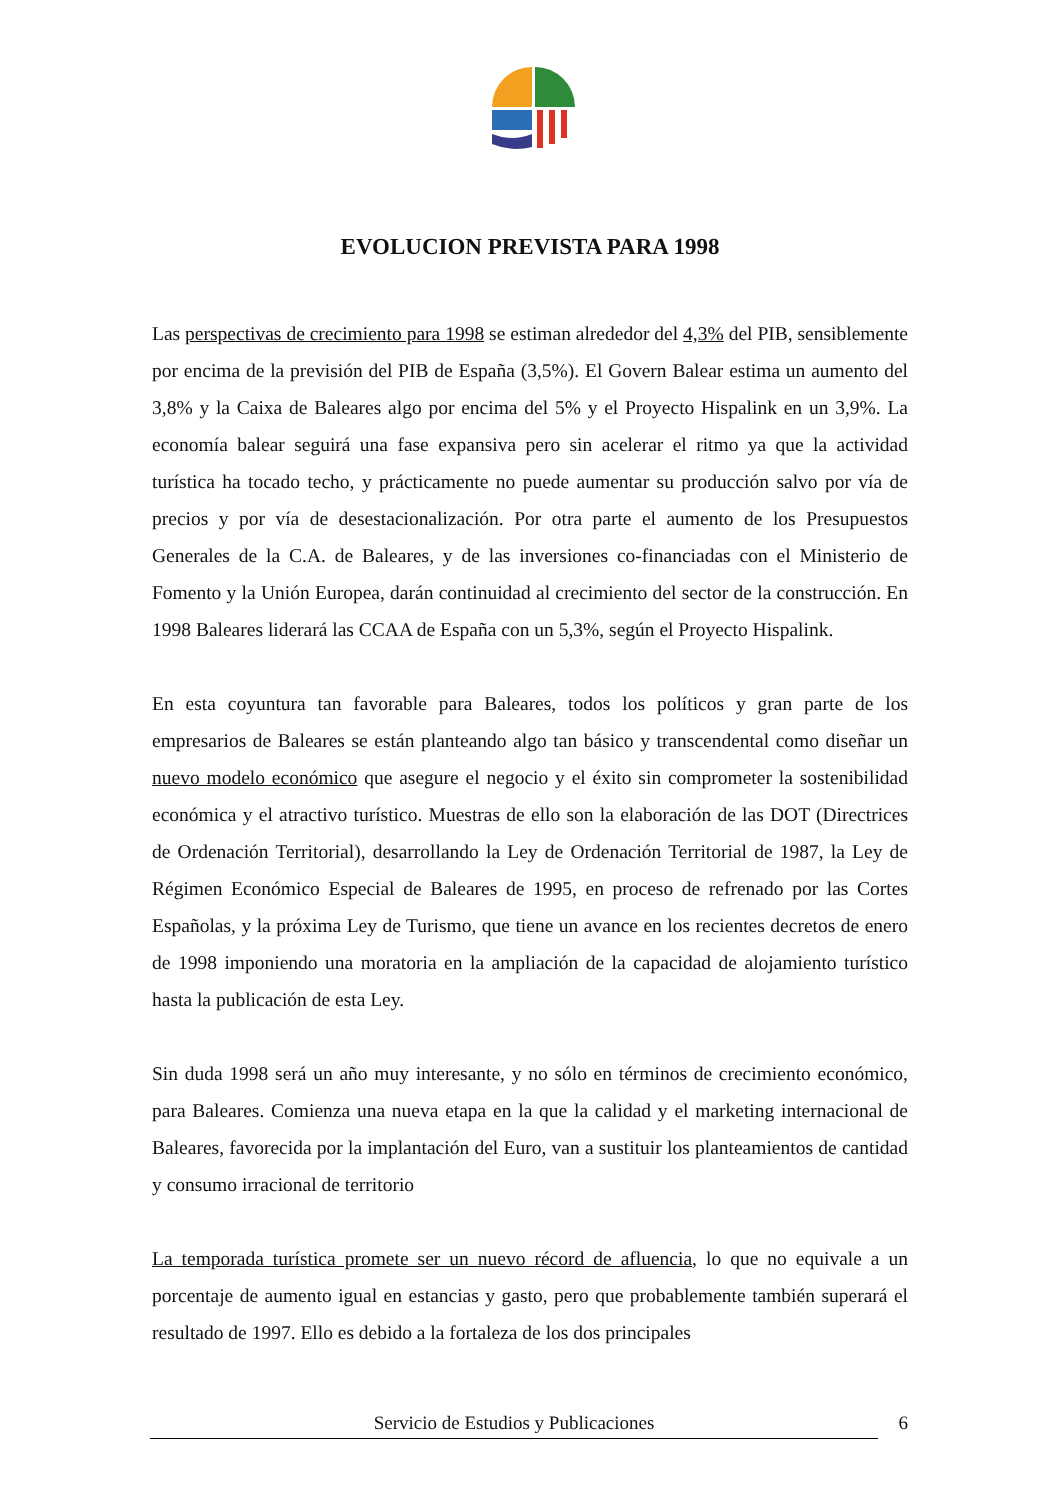EVOLUCION PREVISTA PARA 1998
Las perspectivas de crecimiento para 1998 se estiman alrededor del 4,3% del PIB, sensiblemente por encima de la previsión del PIB de España (3,5%). El Govern Balear estima un aumento del 3,8% y la Caixa de Baleares algo por encima del 5% y el Proyecto Hispalink en un 3,9%. La economía balear seguirá una fase expansiva pero sin acelerar el ritmo ya que la actividad turística ha tocado techo, y prácticamente no puede aumentar su producción salvo por vía de precios y por vía de desestacionalización. Por otra parte el aumento de los Presupuestos Generales de la C.A. de Baleares, y de las inversiones co-financiadas con el Ministerio de Fomento y la Unión Europea, darán continuidad al crecimiento del sector de la construcción. En 1998 Baleares liderará las CCAA de España con un 5,3%, según el Proyecto Hispalink.
En esta coyuntura tan favorable para Baleares, todos los políticos y gran parte de los empresarios de Baleares se están planteando algo tan básico y transcendental como diseñar un nuevo modelo económico que asegure el negocio y el éxito sin comprometer la sostenibilidad económica y el atractivo turístico. Muestras de ello son la elaboración de las DOT (Directrices de Ordenación Territorial), desarrollando la Ley de Ordenación Territorial de 1987, la Ley de Régimen Económico Especial de Baleares de 1995, en proceso de refrenado por las Cortes Españolas, y la próxima Ley de Turismo, que tiene un avance en los recientes decretos de enero de 1998 imponiendo una moratoria en la ampliación de la capacidad de alojamiento turístico hasta la publicación de esta Ley.
Sin duda 1998 será un año muy interesante, y no sólo en términos de crecimiento económico, para Baleares. Comienza una nueva etapa en la que la calidad y el marketing internacional de Baleares, favorecida por la implantación del Euro, van a sustituir los planteamientos de cantidad y consumo irracional de territorio
La temporada turística promete ser un nuevo récord de afluencia, lo que no equivale a un porcentaje de aumento igual en estancias y gasto, pero que probablemente también superará el resultado de 1997. Ello es debido a la fortaleza de los dos principales
Servicio de Estudios y Publicaciones 6